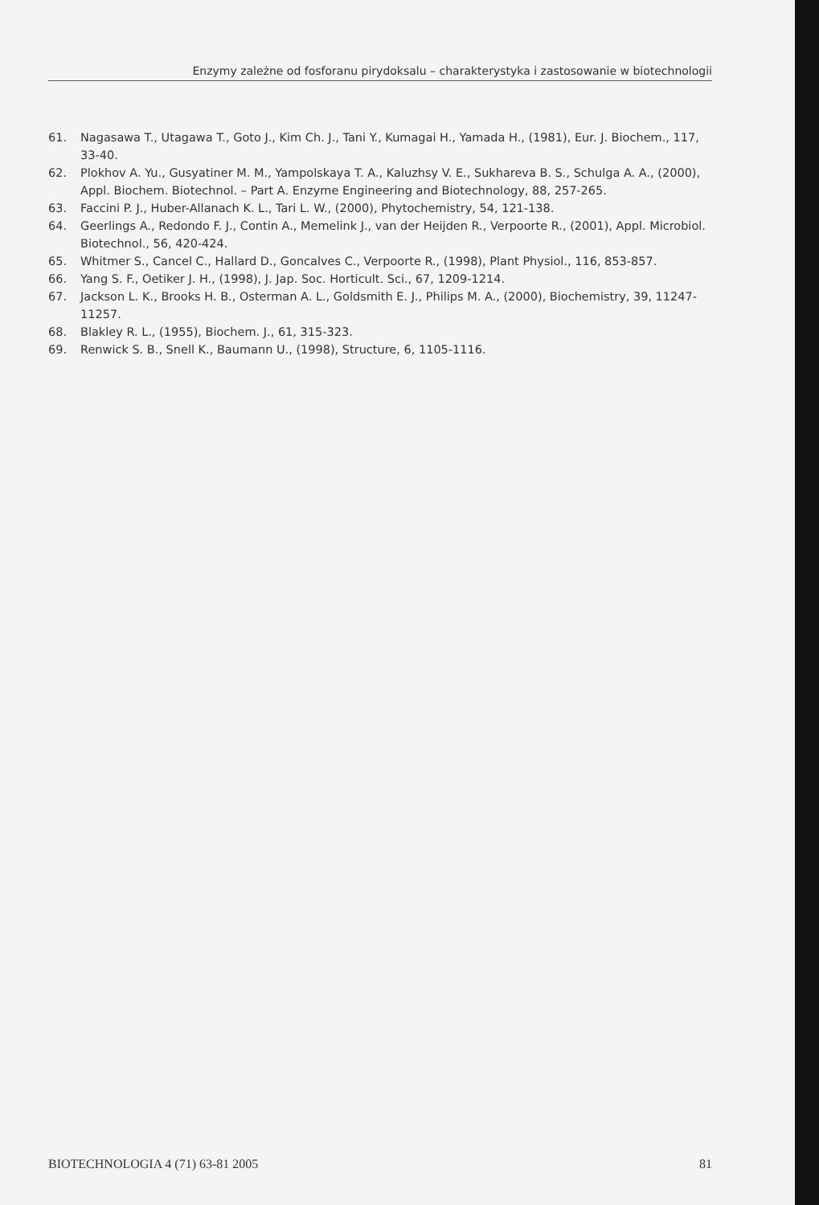Enzymy zależne od fosforanu pirydoksalu – charakterystyka i zastosowanie w biotechnologii
61. Nagasawa T., Utagawa T., Goto J., Kim Ch. J., Tani Y., Kumagai H., Yamada H., (1981), Eur. J. Biochem., 117, 33-40.
62. Plokhov A. Yu., Gusyatiner M. M., Yampolskaya T. A., Kaluzhsy V. E., Sukhareva B. S., Schulga A. A., (2000), Appl. Biochem. Biotechnol. – Part A. Enzyme Engineering and Biotechnology, 88, 257-265.
63. Faccini P. J., Huber-Allanach K. L., Tari L. W., (2000), Phytochemistry, 54, 121-138.
64. Geerlings A., Redondo F. J., Contin A., Memelink J., van der Heijden R., Verpoorte R., (2001), Appl. Microbiol. Biotechnol., 56, 420-424.
65. Whitmer S., Cancel C., Hallard D., Goncalves C., Verpoorte R., (1998), Plant Physiol., 116, 853-857.
66. Yang S. F., Oetiker J. H., (1998), J. Jap. Soc. Horticult. Sci., 67, 1209-1214.
67. Jackson L. K., Brooks H. B., Osterman A. L., Goldsmith E. J., Philips M. A., (2000), Biochemistry, 39, 11247-11257.
68. Blakley R. L., (1955), Biochem. J., 61, 315-323.
69. Renwick S. B., Snell K., Baumann U., (1998), Structure, 6, 1105-1116.
BIOTECHNOLOGIA 4 (71) 63-81 2005 81